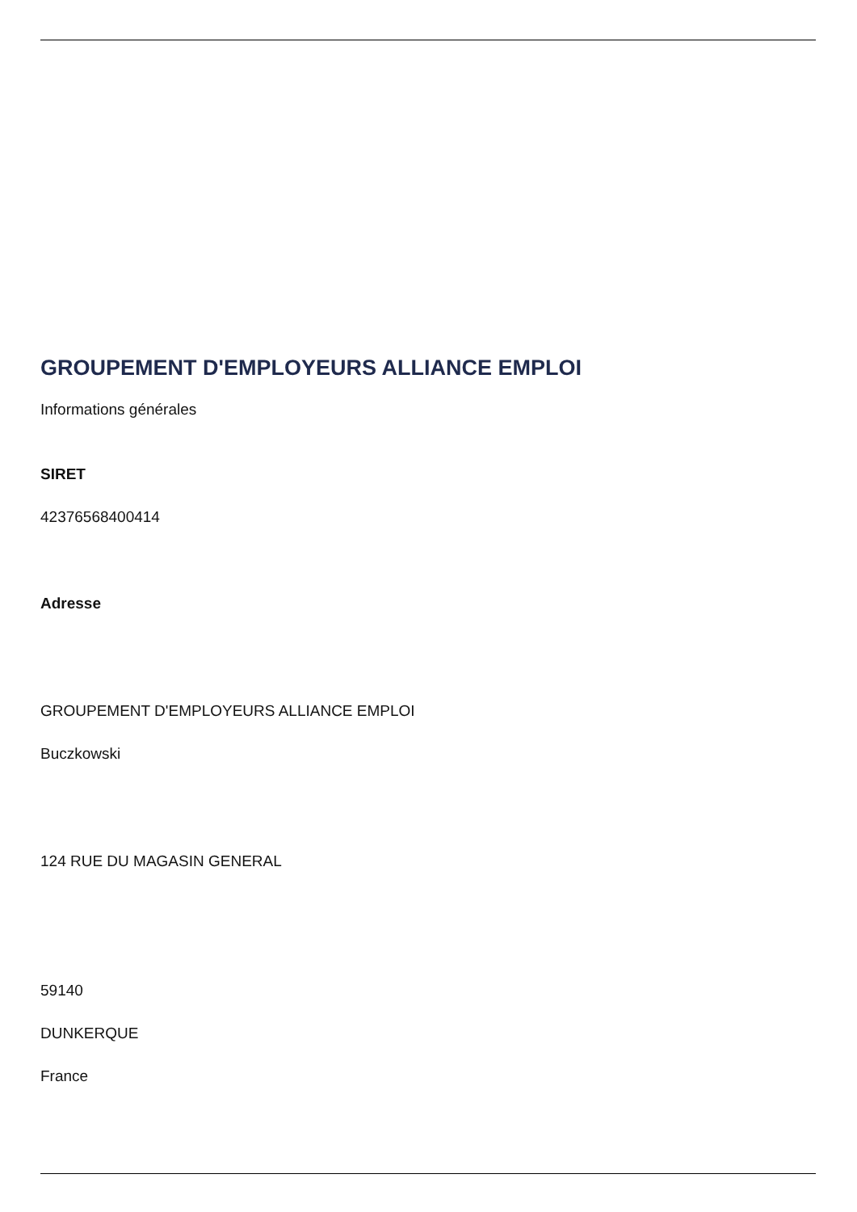GROUPEMENT D'EMPLOYEURS ALLIANCE EMPLOI
Informations générales
SIRET
42376568400414
Adresse
GROUPEMENT D'EMPLOYEURS ALLIANCE EMPLOI
Buczkowski
124 RUE DU MAGASIN GENERAL
59140
DUNKERQUE
France